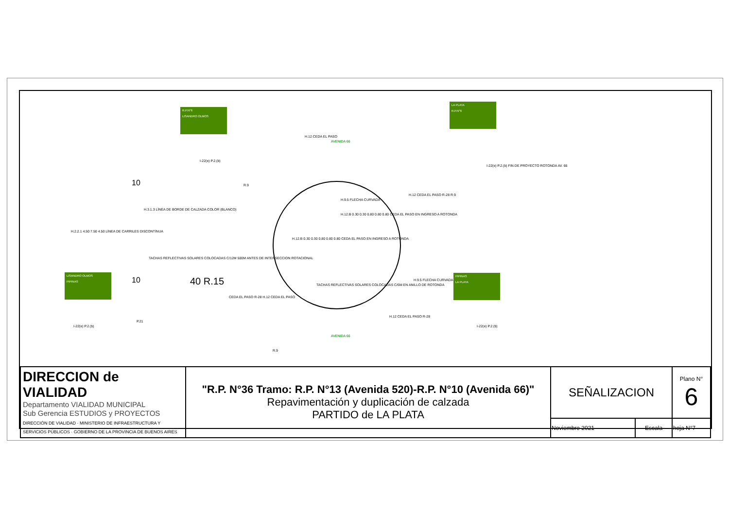R.P.N°6
LISANDRO OLMOS
LA PLATA
R.P.N°6
LISANDRO OLMOS
PIPINAS
PIPINAS
LA PLATA
H.12 CEDA EL PASO
H.3.1.3 LÍNEA DE BORDE DE CALZADA COLOR (BLANCO)
H.2.2.1 4.50 7.50 4.50 LÍNEA DE CARRILES DISCONTÍNUA
TACHAS REFLECTIVAS SOLARES COLOCADAS C/12M 500M ANTES DE INTERSECCION ROTACIONAL
H.9.5 FLECHA CURVADA
H.12.B 0.30 0.30 0.80 0.80 0.80 CEDA EL PASO EN INGRESO A ROTONDA
H.12.B 0.30 0.30 0.80 0.80 0.80 CEDA EL PASO EN INGRESO A ROTONDA
TACHAS REFLECTIVAS SOLARES COLOCADAS C/6M EN ANILLO DE ROTONDA
H.9.5 FLECHA CURVADA
AVENIDA 66
AVENIDA 66
10
10 40 R.15
P.21
CEDA EL PASO R-28 H.12 CEDA EL PASO
H.12 CEDA EL PASO R-28
H.12 CEDA EL PASO R-28 R.9
R.9
R.9
I-22(e) P.2.(b)
I-22(e) P.2.(b) FIN DE PROYECTO ROTONDA AV. 66
I-22(e) P.2.(b) I-22(e) P.2.(b)
| DIRECCION de VIALIDAD Departamento VIALIDAD MUNICIPAL Sub Gerencia ESTUDIOS y PROYECTOS DIRECCIÓN DE VIALIDAD · MINISTERIO DE INFRAESTRUCTURA Y SERVICIOS PÚBLICOS · GOBIERNO DE LA PROVINCIA DE BUENOS AIRES | "R.P. N°36 Tramo: R.P. N°13 (Avenida 520)-R.P. N°10 (Avenida 66)" Repavimentación y duplicación de calzada PARTIDO de LA PLATA | SEÑALIZACION | | Plano N° 6 |
| | | Noviembre 2021 | Escala | hoja N°7 |